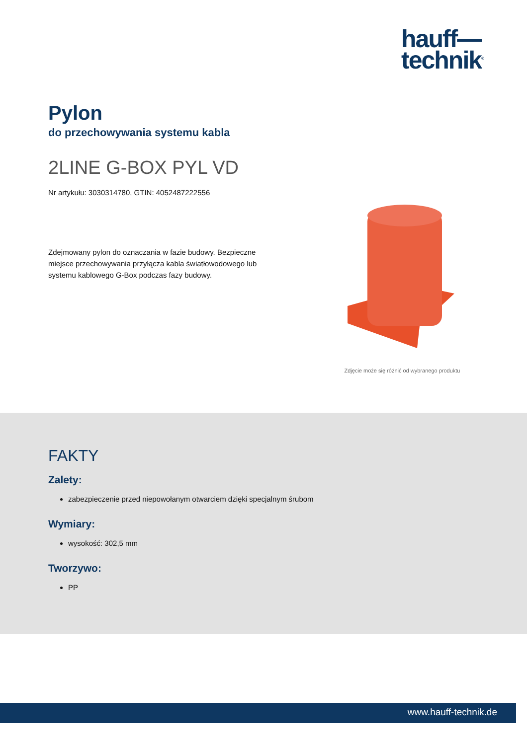hauff—
technik<sup>®</sup>
Pylon
do przechowywania systemu kabla
2LINE G-BOX PYL VD
Nr artykułu: 3030314780, GTIN: 4052487222556
Zdejmowany pylon do oznaczania w fazie budowy. Bezpieczne miejsce przechowywania przyłącza kabla światłowodowego lub systemu kablowego G-Box podczas fazy budowy.
Zdjęcie może się różnić od wybranego produktu
FAKTY
Zalety:
zabezpieczenie przed niepowołanym otwarciem dzięki specjalnym śrubom
Wymiary:
wysokość: 302,5 mm
Tworzywo:
PP
www.hauff-technik.de